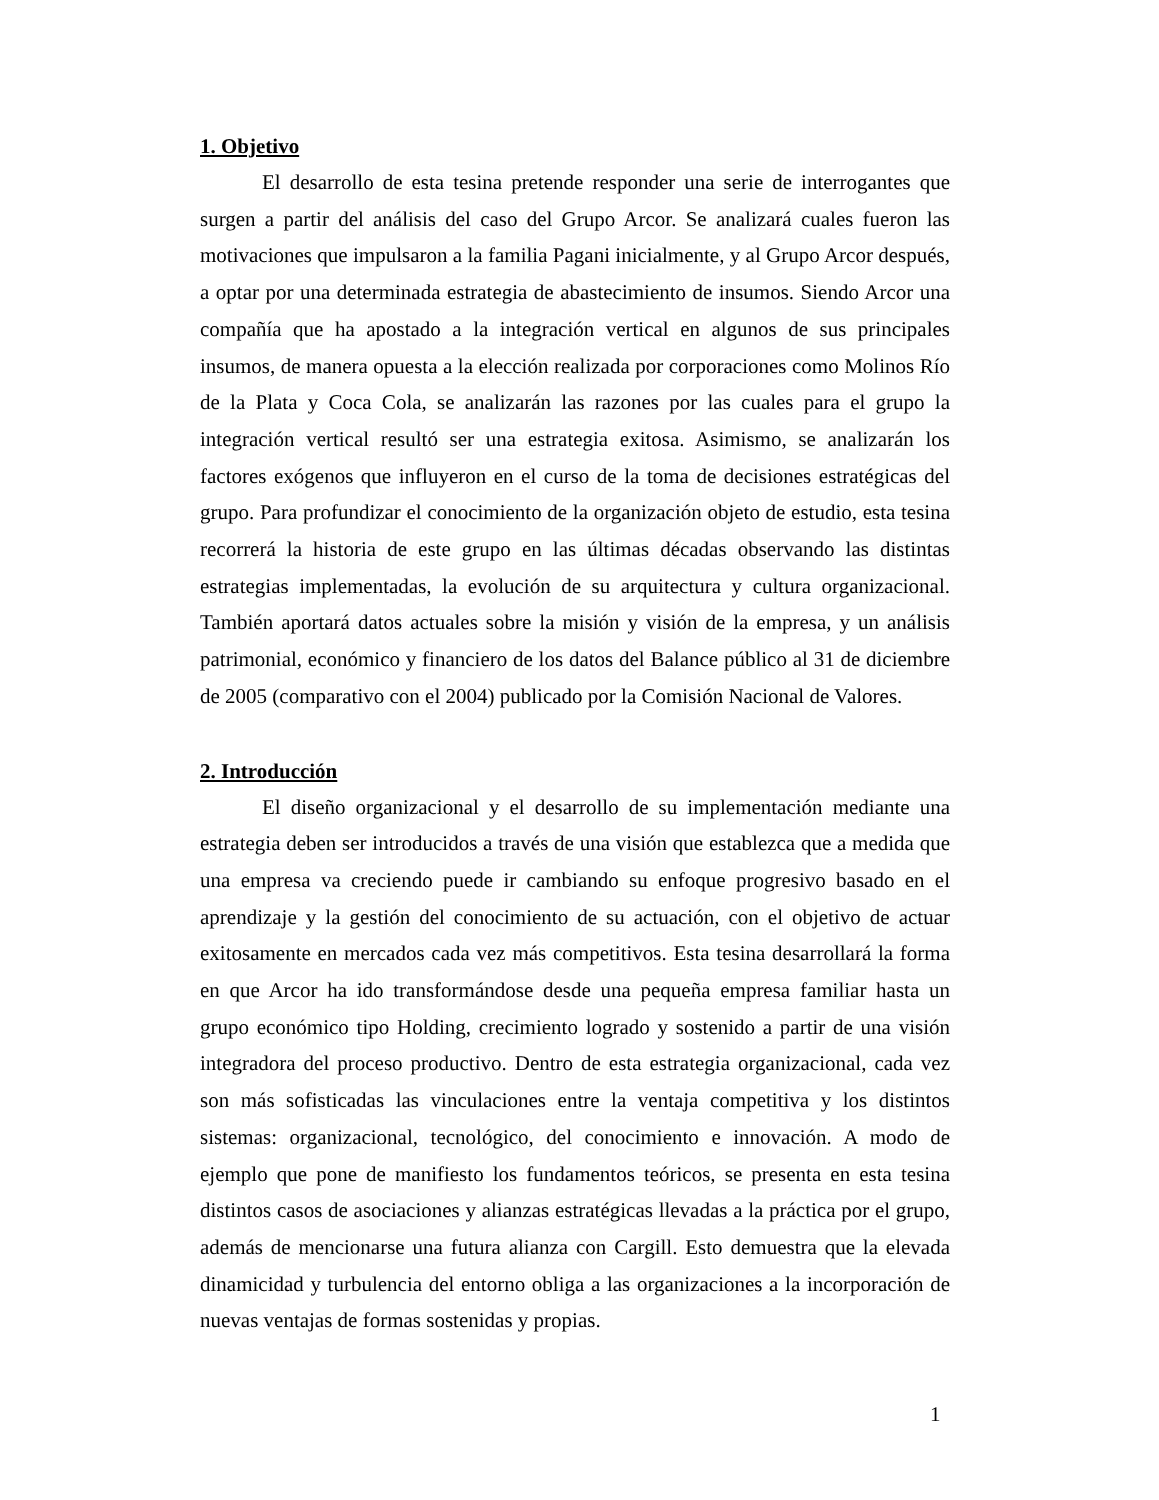1. Objetivo
El desarrollo de esta tesina pretende responder una serie de interrogantes que surgen a partir del análisis del caso del Grupo Arcor. Se analizará cuales fueron las motivaciones que impulsaron a la familia Pagani inicialmente, y al Grupo Arcor después, a optar por una determinada estrategia de abastecimiento de insumos. Siendo Arcor una compañía que ha apostado a la integración vertical en algunos de sus principales insumos, de manera opuesta a la elección realizada por corporaciones como Molinos Río de la Plata y Coca Cola, se analizarán las razones por las cuales para el grupo la integración vertical resultó ser una estrategia exitosa. Asimismo, se analizarán los factores exógenos que influyeron en el curso de la toma de decisiones estratégicas del grupo. Para profundizar el conocimiento de la organización objeto de estudio, esta tesina recorrerá la historia de este grupo en las últimas décadas observando las distintas estrategias implementadas, la evolución de su arquitectura y cultura organizacional. También aportará datos actuales sobre la misión y visión de la empresa, y un análisis patrimonial, económico y financiero de los datos del Balance público al 31 de diciembre de 2005 (comparativo con el 2004) publicado por la Comisión Nacional de Valores.
2. Introducción
El diseño organizacional y el desarrollo de su implementación mediante una estrategia deben ser introducidos a través de una visión que establezca que a medida que una empresa va creciendo puede ir cambiando su enfoque progresivo basado en el aprendizaje y la gestión del conocimiento de su actuación, con el objetivo de actuar exitosamente en mercados cada vez más competitivos. Esta tesina desarrollará la forma en que Arcor ha ido transformándose desde una pequeña empresa familiar hasta un grupo económico tipo Holding, crecimiento logrado y sostenido a partir de una visión integradora del proceso productivo. Dentro de esta estrategia organizacional, cada vez son más sofisticadas las vinculaciones entre la ventaja competitiva y los distintos sistemas: organizacional, tecnológico, del conocimiento e innovación. A modo de ejemplo que pone de manifiesto los fundamentos teóricos, se presenta en esta tesina distintos casos de asociaciones y alianzas estratégicas llevadas a la práctica por el grupo, además de mencionarse una futura alianza con Cargill. Esto demuestra que la elevada dinamicidad y turbulencia del entorno obliga a las organizaciones a la incorporación de nuevas ventajas de formas sostenidas y propias.
1